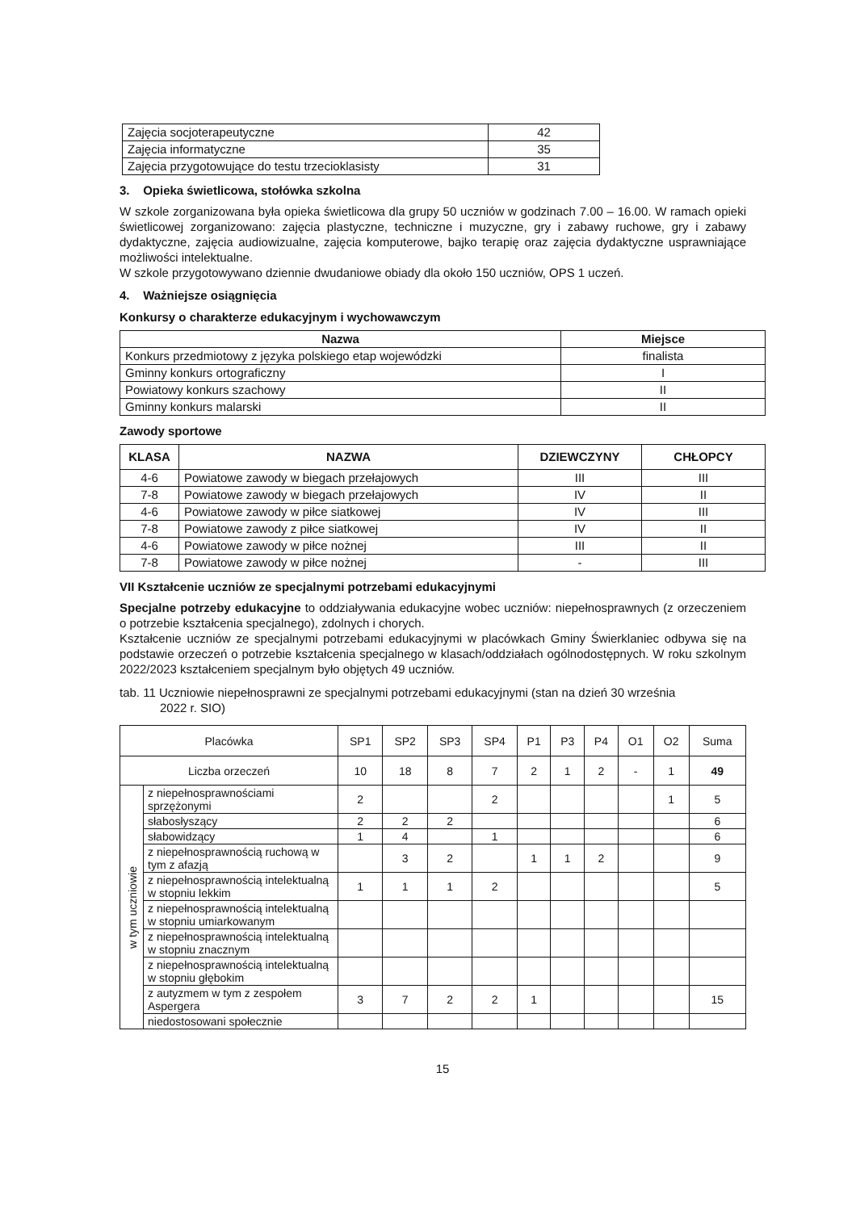| Zajęcia socjoterapeutyczne | 42 |
| Zajęcia informatyczne | 35 |
| Zajęcia przygotowujące do testu trzecioklasisty | 31 |
3. Opieka świetlicowa, stołówka szkolna
W szkole zorganizowana była opieka świetlicowa dla grupy 50 uczniów w godzinach 7.00 – 16.00. W ramach opieki świetlicowej zorganizowano: zajęcia plastyczne, techniczne i muzyczne, gry i zabawy ruchowe, gry i zabawy dydaktyczne, zajęcia audiowizualne, zajęcia komputerowe, bajko terapię oraz zajęcia dydaktyczne usprawniające możliwości intelektualne.
W szkole przygotowywano dziennie dwudaniowe obiady dla około 150 uczniów, OPS 1 uczeń.
4. Ważniejsze osiągnięcia
Konkursy o charakterze edukacyjnym i wychowawczym
| Nazwa | Miejsce |
| --- | --- |
| Konkurs przedmiotowy z języka polskiego etap wojewódzki | finalista |
| Gminny konkurs ortograficzny | I |
| Powiatowy konkurs szachowy | II |
| Gminny konkurs malarski | II |
Zawody sportowe
| KLASA | NAZWA | DZIEWCZYNY | CHŁOPCY |
| --- | --- | --- | --- |
| 4-6 | Powiatowe zawody w biegach przełajowych | III | III |
| 7-8 | Powiatowe zawody w biegach przełajowych | IV | II |
| 4-6 | Powiatowe zawody w piłce siatkowej | IV | III |
| 7-8 | Powiatowe zawody z piłce siatkowej | IV | II |
| 4-6 | Powiatowe zawody w piłce nożnej | III | II |
| 7-8 | Powiatowe zawody w piłce nożnej | - | III |
VII Kształcenie uczniów ze specjalnymi potrzebami edukacyjnymi
Specjalne potrzeby edukacyjne to oddziaływania edukacyjne wobec uczniów: niepełnosprawnych (z orzeczeniem o potrzebie kształcenia specjalnego), zdolnych i chorych.
Kształcenie uczniów ze specjalnymi potrzebami edukacyjnymi w placówkach Gminy Świerklaniec odbywa się na podstawie orzeczeń o potrzebie kształcenia specjalnego w klasach/oddziałach ogólnodostępnych. W roku szkolnym 2022/2023 kształceniem specjalnym było objętych 49 uczniów.
tab. 11 Uczniowie niepełnosprawni ze specjalnymi potrzebami edukacyjnymi (stan na dzień 30 września
2022 r. SIO)
| Placówka | | SP1 | SP2 | SP3 | SP4 | P1 | P3 | P4 | O1 | O2 | Suma |
| Liczba orzeczeń | | 10 | 18 | 8 | 7 | 2 | 1 | 2 | - | 1 | 49 |
| w tym uczniowie | z niepełnosprawnościami sprzężonymi | 2 | | | 2 | | | | | 1 | 5 |
| | słabosłyszący | 2 | 2 | 2 | | | | | | | 6 |
| | słabowidzący | 1 | 4 | | 1 | | | | | | 6 |
| | z niepełnosprawnością ruchową w tym z afazją | | 3 | 2 | | 1 | 1 | 2 | | | 9 |
| | z niepełnosprawnością intelektualną w stopniu lekkim | 1 | 1 | 1 | 2 | | | | | | 5 |
| | z niepełnosprawnością intelektualną w stopniu umiarkowanym | | | | | | | | | | |
| | z niepełnosprawnością intelektualną w stopniu znacznym | | | | | | | | | | |
| | z niepełnosprawnością intelektualną w stopniu głębokim | | | | | | | | | | |
| | z autyzmem w tym z zespołem Aspergera | 3 | 7 | 2 | 2 | 1 | | | | | 15 |
| | niedostosowani społecznie | | | | | | | | | | |
15